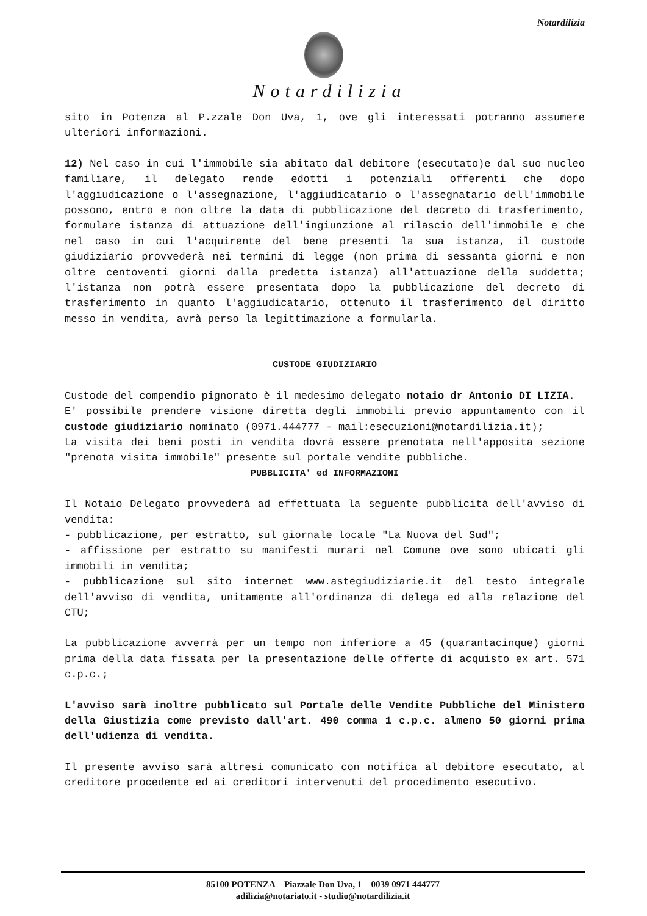Notardilizia
Notardilizia
sito in Potenza al P.zzale Don Uva, 1, ove gli interessati potranno assumere ulteriori informazioni.
12) Nel caso in cui l'immobile sia abitato dal debitore (esecutato)e dal suo nucleo familiare, il delegato rende edotti i potenziali offerenti che dopo l'aggiudicazione o l'assegnazione, l'aggiudicatario o l'assegnatario dell'immobile possono, entro e non oltre la data di pubblicazione del decreto di trasferimento, formulare istanza di attuazione dell'ingiunzione al rilascio dell'immobile e che nel caso in cui l'acquirente del bene presenti la sua istanza, il custode giudiziario provvederà nei termini di legge (non prima di sessanta giorni e non oltre centoventi giorni dalla predetta istanza) all'attuazione della suddetta; l'istanza non potrà essere presentata dopo la pubblicazione del decreto di trasferimento in quanto l'aggiudicatario, ottenuto il trasferimento del diritto messo in vendita, avrà perso la legittimazione a formularla.
CUSTODE GIUDIZIARIO
Custode del compendio pignorato è il medesimo delegato notaio dr Antonio DI LIZIA.
E' possibile prendere visione diretta degli immobili previo appuntamento con il custode giudiziario nominato (0971.444777 - mail:esecuzioni@notardilizia.it);
La visita dei beni posti in vendita dovrà essere prenotata nell'apposita sezione "prenota visita immobile" presente sul portale vendite pubbliche.
PUBBLICITA' ed INFORMAZIONI
Il Notaio Delegato provvederà ad effettuata la seguente pubblicità dell'avviso di vendita:
- pubblicazione, per estratto, sul giornale locale "La Nuova del Sud";
- affissione per estratto su manifesti murari nel Comune ove sono ubicati gli immobili in vendita;
- pubblicazione sul sito internet www.astegiudiziarie.it del testo integrale dell'avviso di vendita, unitamente all'ordinanza di delega ed alla relazione del CTU;
La pubblicazione avverrà per un tempo non inferiore a 45 (quarantacinque) giorni prima della data fissata per la presentazione delle offerte di acquisto ex art. 571 c.p.c.;
L'avviso sarà inoltre pubblicato sul Portale delle Vendite Pubbliche del Ministero della Giustizia come previsto dall'art. 490 comma 1 c.p.c. almeno 50 giorni prima dell'udienza di vendita.
Il presente avviso sarà altresì comunicato con notifica al debitore esecutato, al creditore procedente ed ai creditori intervenuti del procedimento esecutivo.
85100 POTENZA – Piazzale Don Uva, 1 – 0039 0971 444777
adilizia@notariato.it - studio@notardilizia.it